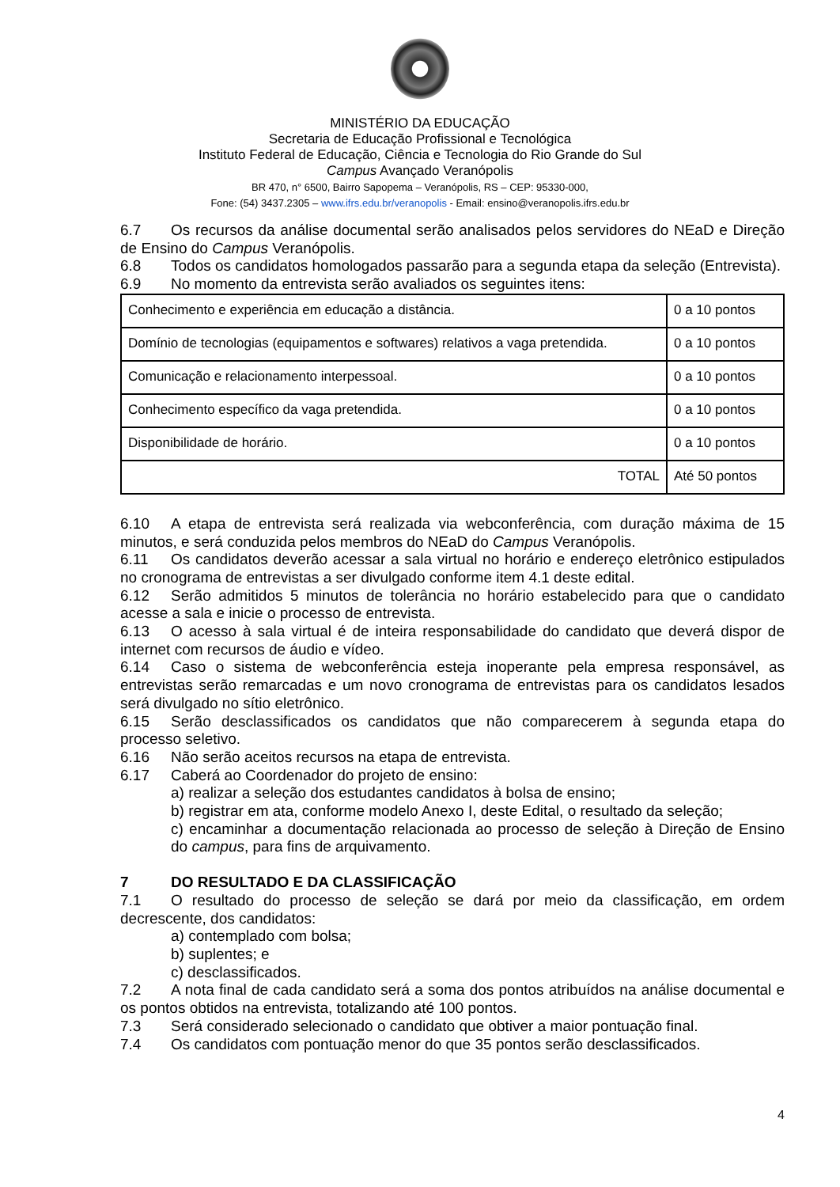MINISTÉRIO DA EDUCAÇÃO
Secretaria de Educação Profissional e Tecnológica
Instituto Federal de Educação, Ciência e Tecnologia do Rio Grande do Sul
Campus Avançado Veranópolis
BR 470, n° 6500, Bairro Sapopema – Veranópolis, RS – CEP: 95330-000,
Fone: (54) 3437.2305 – www.ifrs.edu.br/veranopolis - Email: ensino@veranopolis.ifrs.edu.br
6.7 Os recursos da análise documental serão analisados pelos servidores do NEaD e Direção de Ensino do Campus Veranópolis.
6.8 Todos os candidatos homologados passarão para a segunda etapa da seleção (Entrevista).
6.9 No momento da entrevista serão avaliados os seguintes itens:
| Conhecimento e experiência em educação a distância. | 0 a 10 pontos |
| Domínio de tecnologias (equipamentos e softwares) relativos a vaga pretendida. | 0 a 10 pontos |
| Comunicação e relacionamento interpessoal. | 0 a 10 pontos |
| Conhecimento específico da vaga pretendida. | 0 a 10 pontos |
| Disponibilidade de horário. | 0 a 10 pontos |
| TOTAL | Até 50 pontos |
6.10 A etapa de entrevista será realizada via webconferência, com duração máxima de 15 minutos, e será conduzida pelos membros do NEaD do Campus Veranópolis.
6.11 Os candidatos deverão acessar a sala virtual no horário e endereço eletrônico estipulados no cronograma de entrevistas a ser divulgado conforme item 4.1 deste edital.
6.12 Serão admitidos 5 minutos de tolerância no horário estabelecido para que o candidato acesse a sala e inicie o processo de entrevista.
6.13 O acesso à sala virtual é de inteira responsabilidade do candidato que deverá dispor de internet com recursos de áudio e vídeo.
6.14 Caso o sistema de webconferência esteja inoperante pela empresa responsável, as entrevistas serão remarcadas e um novo cronograma de entrevistas para os candidatos lesados será divulgado no sítio eletrônico.
6.15 Serão desclassificados os candidatos que não comparecerem à segunda etapa do processo seletivo.
6.16 Não serão aceitos recursos na etapa de entrevista.
6.17 Caberá ao Coordenador do projeto de ensino:
a) realizar a seleção dos estudantes candidatos à bolsa de ensino;
b) registrar em ata, conforme modelo Anexo I, deste Edital, o resultado da seleção;
c) encaminhar a documentação relacionada ao processo de seleção à Direção de Ensino do campus, para fins de arquivamento.
7 DO RESULTADO E DA CLASSIFICAÇÃO
7.1 O resultado do processo de seleção se dará por meio da classificação, em ordem decrescente, dos candidatos:
a) contemplado com bolsa;
b) suplentes; e
c) desclassificados.
7.2 A nota final de cada candidato será a soma dos pontos atribuídos na análise documental e os pontos obtidos na entrevista, totalizando até 100 pontos.
7.3 Será considerado selecionado o candidato que obtiver a maior pontuação final.
7.4 Os candidatos com pontuação menor do que 35 pontos serão desclassificados.
4